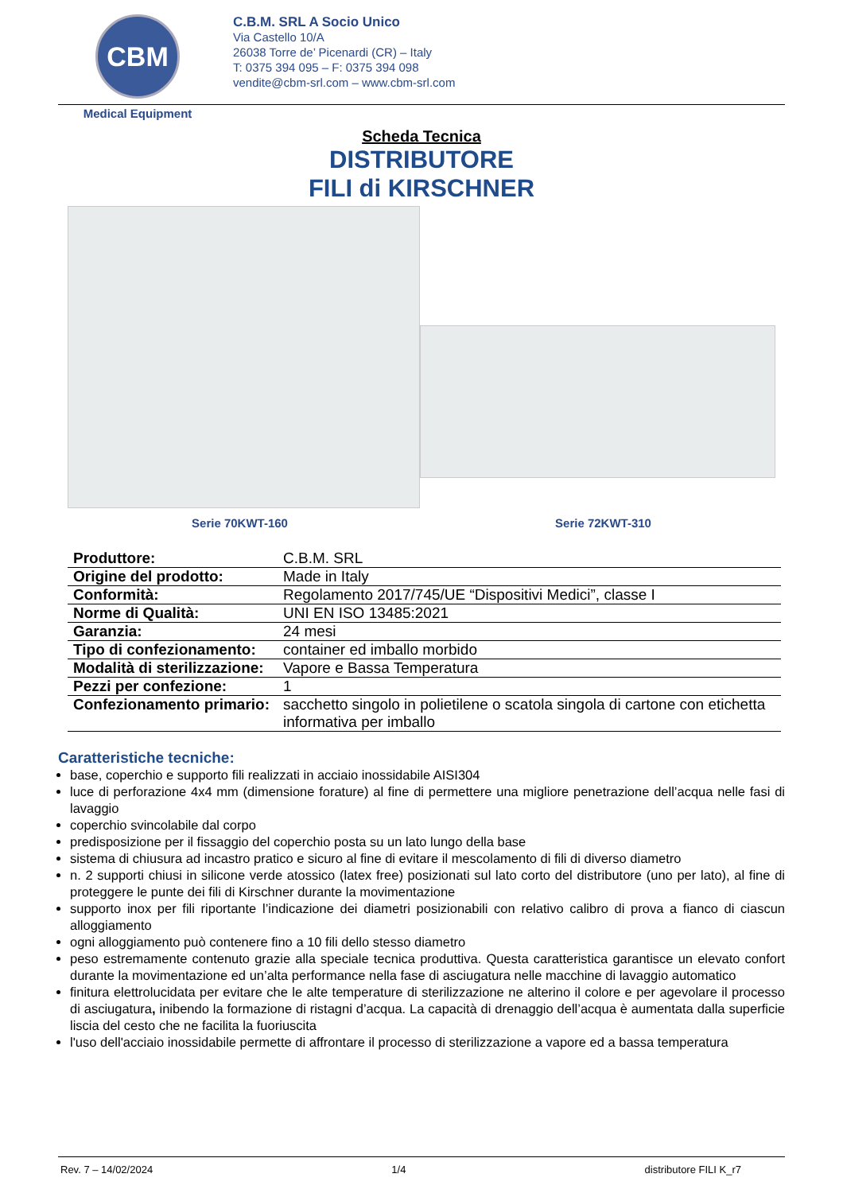CBM
Medical Equipment
C.B.M. SRL A Socio Unico
Via Castello 10/A
26038 Torre de’ Picenardi (CR) – Italy
T: 0375 394 095 – F: 0375 394 098
vendite@cbm-srl.com – www.cbm-srl.com
Scheda Tecnica
DISTRIBUTORE
FILI di KIRSCHNER
Serie 70KWT-160 Serie 72KWT-310
| Produttore: | C.B.M. SRL |
| Origine del prodotto: | Made in Italy |
| Conformità: | Regolamento 2017/745/UE “Dispositivi Medici”, classe I |
| Norme di Qualità: | UNI EN ISO 13485:2021 |
| Garanzia: | 24 mesi |
| Tipo di confezionamento: | container ed imballo morbido |
| Modalità di sterilizzazione: | Vapore e Bassa Temperatura |
| Pezzi per confezione: | 1 |
| Confezionamento primario: | sacchetto singolo in polietilene o scatola singola di cartone con etichetta informativa per imballo |
Caratteristiche tecniche:
base, coperchio e supporto fili realizzati in acciaio inossidabile AISI304
luce di perforazione 4x4 mm (dimensione forature) al fine di permettere una migliore penetrazione dell’acqua nelle fasi di lavaggio
coperchio svincolabile dal corpo
predisposizione per il fissaggio del coperchio posta su un lato lungo della base
sistema di chiusura ad incastro pratico e sicuro al fine di evitare il mescolamento di fili di diverso diametro
n. 2 supporti chiusi in silicone verde atossico (latex free) posizionati sul lato corto del distributore (uno per lato), al fine di proteggere le punte dei fili di Kirschner durante la movimentazione
supporto inox per fili riportante l’indicazione dei diametri posizionabili con relativo calibro di prova a fianco di ciascun alloggiamento
ogni alloggiamento può contenere fino a 10 fili dello stesso diametro
peso estremamente contenuto grazie alla speciale tecnica produttiva. Questa caratteristica garantisce un elevato confort durante la movimentazione ed un’alta performance nella fase di asciugatura nelle macchine di lavaggio automatico
finitura elettrolucidata per evitare che le alte temperature di sterilizzazione ne alterino il colore e per agevolare il processo di asciugatura, inibendo la formazione di ristagni d’acqua. La capacità di drenaggio dell’acqua è aumentata dalla superficie liscia del cesto che ne facilita la fuoriuscita
l'uso dell'acciaio inossidabile permette di affrontare il processo di sterilizzazione a vapore ed a bassa temperatura
Rev. 7 – 14/02/2024 1/4 distributore FILI K_r7